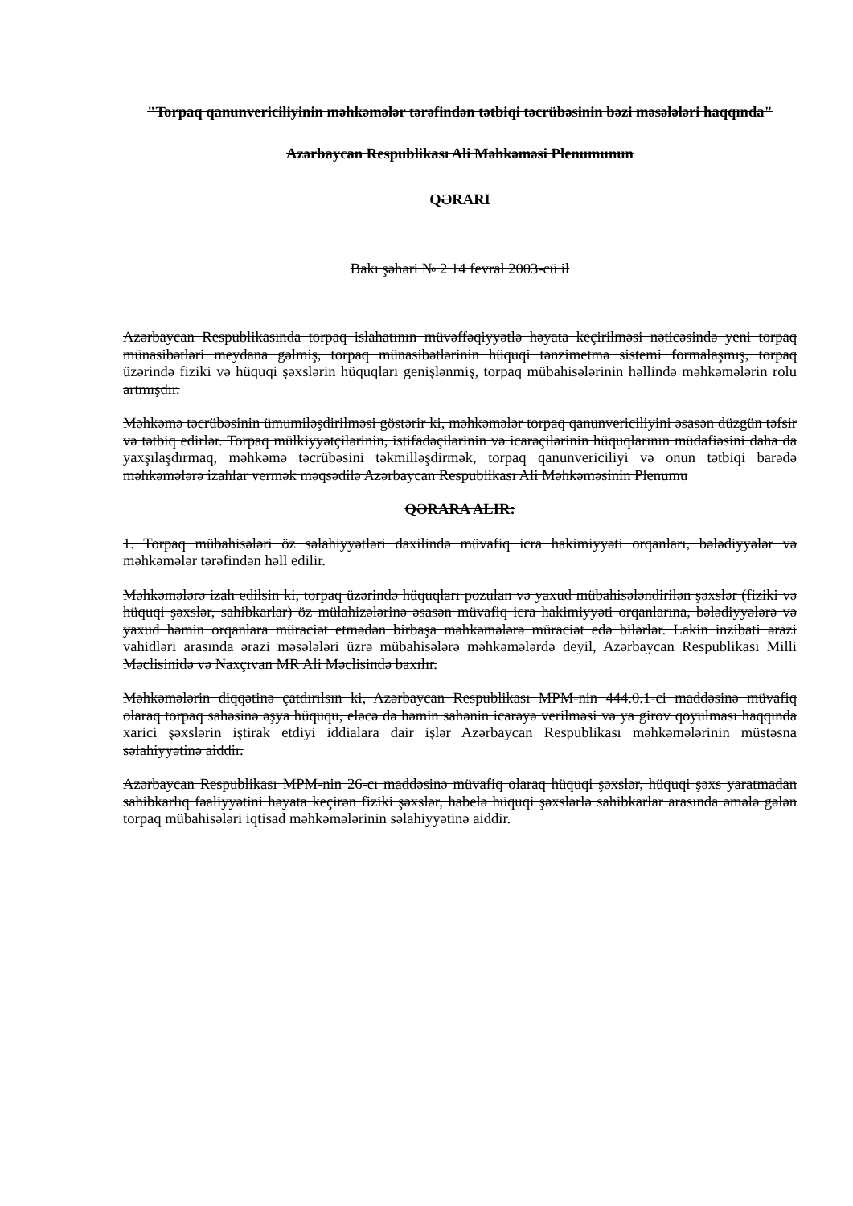"Torpaq qanunvericiliyinin məhkəmələr tərəfindən tətbiqi təcrübəsinin bəzi məsələləri haqqında"
Azərbaycan Respublikası Ali Məhkəməsi Plenumunun
QƏRARI
Bakı şəhəri № 2 14 fevral 2003-cü il
Azərbaycan Respublikasında torpaq islahatının müvəffəqiyyətlə həyata keçirilməsi nəticəsində yeni torpaq münasibətləri meydana gəlmiş, torpaq münasibətlərinin hüquqi tənzimetmə sistemi formalaşmış, torpaq üzərində fiziki və hüquqi şəxslərin hüquqları genişlənmiş, torpaq mübahisələrinin həllində məhkəmələrin rolu artmışdır.
Məhkəmə təcrübəsinin ümumiləşdirilməsi göstərir ki, məhkəmələr torpaq qanunvericiliyini əsasən düzgün təfsir və tətbiq edirlər. Torpaq mülkiyyətçilərinin, istifadəçilərinin və icarəçilərinin hüquqlarının müdafiəsini daha da yaxşılaşdırmaq, məhkəmə təcrübəsini təkmilləşdirmək, torpaq qanunvericiliyi və onun tətbiqi barədə məhkəmələrə izahlar vermək məqsədilə Azərbaycan Respublikası Ali Məhkəməsinin Plenumu
QƏRARA ALIR:
1. Torpaq mübahisələri öz səlahiyyətləri daxilində müvafiq icra hakimiyyəti orqanları, bələdiyyələr və məhkəmələr tərəfindən həll edilir.
Məhkəmələrə izah edilsin ki, torpaq üzərində hüquqları pozulan və yaxud mübahisələndirilən şəxslər (fiziki və hüquqi şəxslər, sahibkarlar) öz mülahizələrinə əsasən müvafiq icra hakimiyyəti orqanlarına, bələdiyyələrə və yaxud həmin orqanlara müraciət etmədən birbaşa məhkəmələrə müraciət edə bilərlər. Lakin inzibati ərazi vahidləri arasında ərazi məsələləri üzrə mübahisələrə məhkəmələrdə deyil, Azərbaycan Respublikası Milli Məclisinidə və Naxçıvan MR Ali Məclisində baxılır.
Məhkəmələrin diqqətinə çatdırılsın ki, Azərbaycan Respublikası MPM-nin 444.0.1-ci maddəsinə müvafiq olaraq torpaq sahəsinə əşya hüququ, eləcə də həmin sahənin icarəyə verilməsi və ya girov qoyulması haqqında xarici şəxslərin iştirak etdiyi iddialara dair işlər Azərbaycan Respublikası məhkəmələrinin müstəsna səlahiyyətinə aiddir.
Azərbaycan Respublikası MPM-nin 26-cı maddəsinə müvafiq olaraq hüquqi şəxslər, hüquqi şəxs yaratmadan sahibkarlıq fəaliyyətini həyata keçirən fiziki şəxslər, habelə hüquqi şəxslərlə sahibkarlar arasında əmələ gələn torpaq mübahisələri iqtisad məhkəmələrinin səlahiyyətinə aiddir.